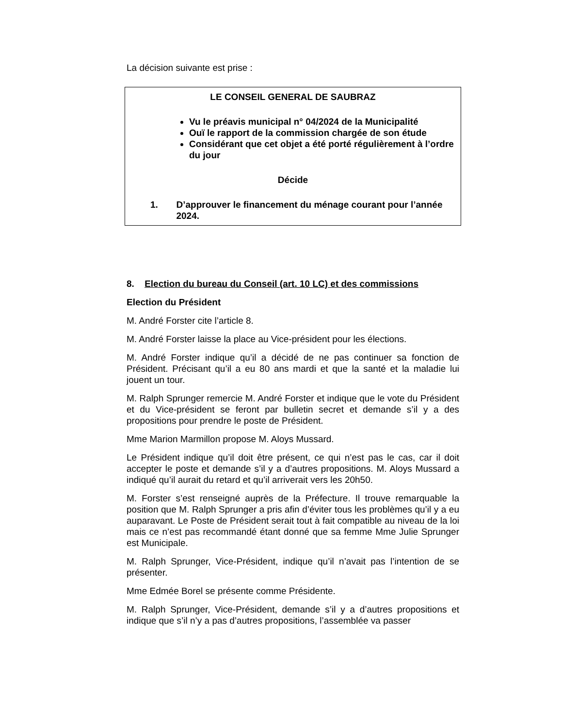La décision suivante est prise :
LE CONSEIL GENERAL DE SAUBRAZ
Vu le préavis municipal n° 04/2024 de la Municipalité
Ouï le rapport de la commission chargée de son étude
Considérant que cet objet a été porté régulièrement à l’ordre du jour
Décide
1. D’approuver le financement du ménage courant pour l’année 2024.
8. Election du bureau du Conseil (art. 10 LC) et des commissions
Election du Président
M. André Forster cite l’article 8.
M. André Forster laisse la place au Vice-président pour les élections.
M. André Forster indique qu’il a décidé de ne pas continuer sa fonction de Président. Précisant qu’il a eu 80 ans mardi et que la santé et la maladie lui jouent un tour.
M. Ralph Sprunger remercie M. André Forster et indique que le vote du Président et du Vice-président se feront par bulletin secret et demande s’il y a des propositions pour prendre le poste de Président.
Mme Marion Marmillon propose M. Aloys Mussard.
Le Président indique qu’il doit être présent, ce qui n’est pas le cas, car il doit accepter le poste et demande s’il y a d’autres propositions. M. Aloys Mussard a indiqué qu’il aurait du retard et qu’il arriverait vers les 20h50.
M. Forster s’est renseigné auprès de la Préfecture. Il trouve remarquable la position que M. Ralph Sprunger a pris afin d’éviter tous les problèmes qu’il y a eu auparavant. Le Poste de Président serait tout à fait compatible au niveau de la loi mais ce n’est pas recommandé étant donné que sa femme Mme Julie Sprunger est Municipale.
M. Ralph Sprunger, Vice-Président, indique qu’il n’avait pas l’intention de se présenter.
Mme Edmée Borel se présente comme Présidente.
M. Ralph Sprunger, Vice-Président, demande s’il y a d’autres propositions et indique que s’il n’y a pas d’autres propositions, l’assemblée va passer